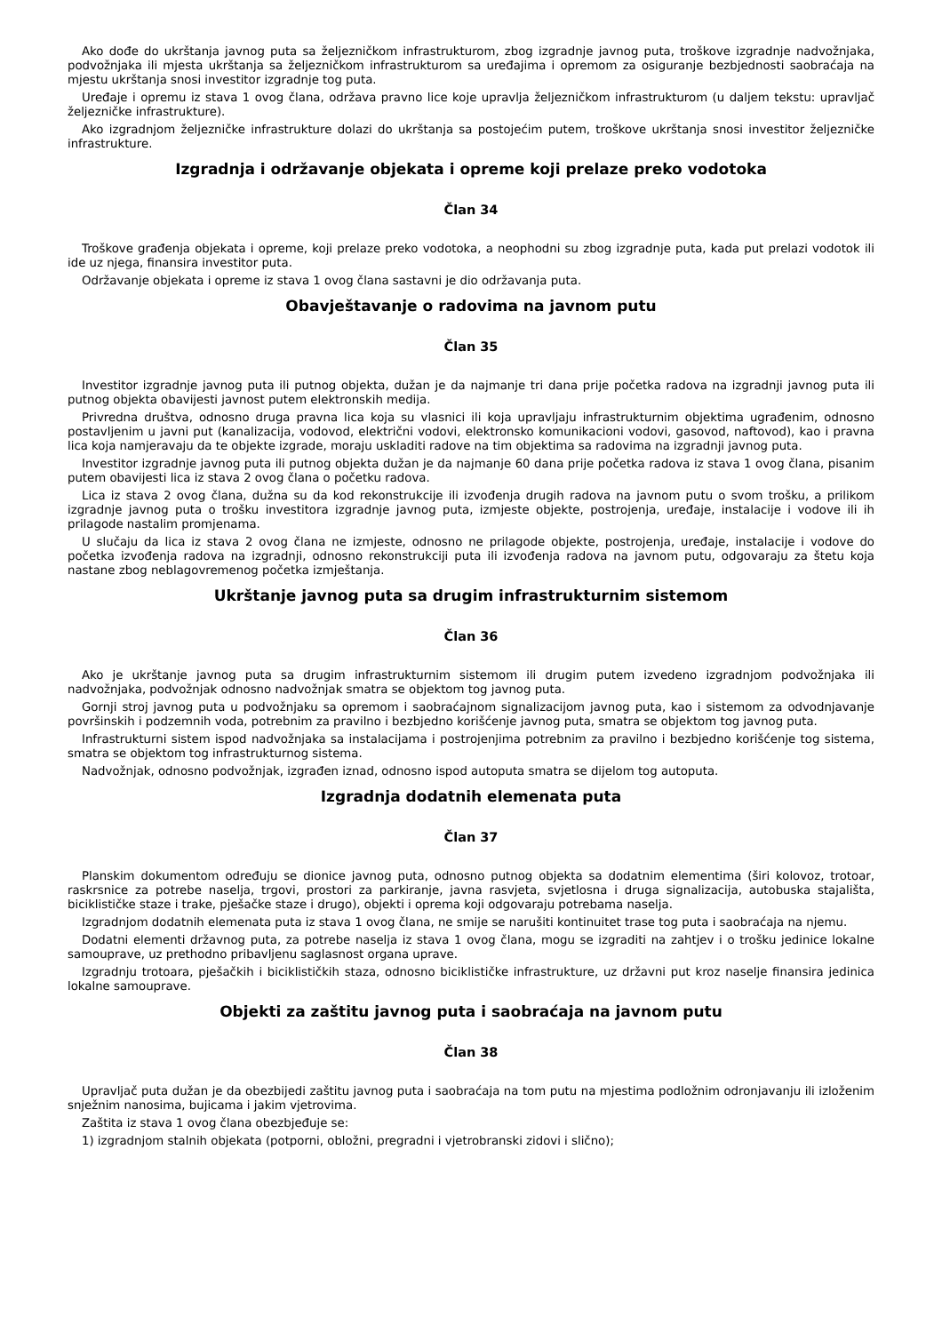Ako dođe do ukrštanja javnog puta sa željezničkom infrastrukturom, zbog izgradnje javnog puta, troškove izgradnje nadvožnjaka, podvožnjaka ili mjesta ukrštanja sa željezničkom infrastrukturom sa uređajima i opremom za osiguranje bezbjednosti saobraćaja na mjestu ukrštanja snosi investitor izgradnje tog puta.
Uređaje i opremu iz stava 1 ovog člana, održava pravno lice koje upravlja željezničkom infrastrukturom (u daljem tekstu: upravljač željezničke infrastrukture).
Ako izgradnjom željezničke infrastrukture dolazi do ukrštanja sa postojećim putem, troškove ukrštanja snosi investitor željezničke infrastrukture.
Izgradnja i održavanje objekata i opreme koji prelaze preko vodotoka
Član 34
Troškove građenja objekata i opreme, koji prelaze preko vodotoka, a neophodni su zbog izgradnje puta, kada put prelazi vodotok ili ide uz njega, finansira investitor puta.
Održavanje objekata i opreme iz stava 1 ovog člana sastavni je dio održavanja puta.
Obavještavanje o radovima na javnom putu
Član 35
Investitor izgradnje javnog puta ili putnog objekta, dužan je da najmanje tri dana prije početka radova na izgradnji javnog puta ili putnog objekta obavijesti javnost putem elektronskih medija.
Privredna društva, odnosno druga pravna lica koja su vlasnici ili koja upravljaju infrastrukturnim objektima ugrađenim, odnosno postavljenim u javni put (kanalizacija, vodovod, električni vodovi, elektronsko komunikacioni vodovi, gasovod, naftovod), kao i pravna lica koja namjeravaju da te objekte izgrade, moraju uskladiti radove na tim objektima sa radovima na izgradnji javnog puta.
Investitor izgradnje javnog puta ili putnog objekta dužan je da najmanje 60 dana prije početka radova iz stava 1 ovog člana, pisanim putem obavijesti lica iz stava 2 ovog člana o početku radova.
Lica iz stava 2 ovog člana, dužna su da kod rekonstrukcije ili izvođenja drugih radova na javnom putu o svom trošku, a prilikom izgradnje javnog puta o trošku investitora izgradnje javnog puta, izmjeste objekte, postrojenja, uređaje, instalacije i vodove ili ih prilagode nastalim promjenama.
U slučaju da lica iz stava 2 ovog člana ne izmjeste, odnosno ne prilagode objekte, postrojenja, uređaje, instalacije i vodove do početka izvođenja radova na izgradnji, odnosno rekonstrukciji puta ili izvođenja radova na javnom putu, odgovaraju za štetu koja nastane zbog neblagovremenog početka izmještanja.
Ukrštanje javnog puta sa drugim infrastrukturnim sistemom
Član 36
Ako je ukrštanje javnog puta sa drugim infrastrukturnim sistemom ili drugim putem izvedeno izgradnjom podvožnjaka ili nadvožnjaka, podvožnjak odnosno nadvožnjak smatra se objektom tog javnog puta.
Gornji stroj javnog puta u podvožnjaku sa opremom i saobraćajnom signalizacijom javnog puta, kao i sistemom za odvodnjavanje površinskih i podzemnih voda, potrebnim za pravilno i bezbjedno korišćenje javnog puta, smatra se objektom tog javnog puta.
Infrastrukturni sistem ispod nadvožnjaka sa instalacijama i postrojenjima potrebnim za pravilno i bezbjedno korišćenje tog sistema, smatra se objektom tog infrastrukturnog sistema.
Nadvožnjak, odnosno podvožnjak, izgrađen iznad, odnosno ispod autoputa smatra se dijelom tog autoputa.
Izgradnja dodatnih elemenata puta
Član 37
Planskim dokumentom određuju se dionice javnog puta, odnosno putnog objekta sa dodatnim elementima (širi kolovoz, trotoar, raskrsnice za potrebe naselja, trgovi, prostori za parkiranje, javna rasvjeta, svjetlosna i druga signalizacija, autobuska stajališta, biciklističke staze i trake, pješačke staze i drugo), objekti i oprema koji odgovaraju potrebama naselja.
Izgradnjom dodatnih elemenata puta iz stava 1 ovog člana, ne smije se narušiti kontinuitet trase tog puta i saobraćaja na njemu.
Dodatni elementi državnog puta, za potrebe naselja iz stava 1 ovog člana, mogu se izgraditi na zahtjev i o trošku jedinice lokalne samouprave, uz prethodno pribavljenu saglasnost organa uprave.
Izgradnju trotoara, pješačkih i biciklističkih staza, odnosno biciklističke infrastrukture, uz državni put kroz naselje finansira jedinica lokalne samouprave.
Objekti za zaštitu javnog puta i saobraćaja na javnom putu
Član 38
Upravljač puta dužan je da obezbijedi zaštitu javnog puta i saobraćaja na tom putu na mjestima podložnim odronjavanju ili izloženim snježnim nanosima, bujicama i jakim vjetrovima.
Zaštita iz stava 1 ovog člana obezbjeđuje se:
1) izgradnjom stalnih objekata (potporni, obložni, pregradni i vjetrobranski zidovi i slično);